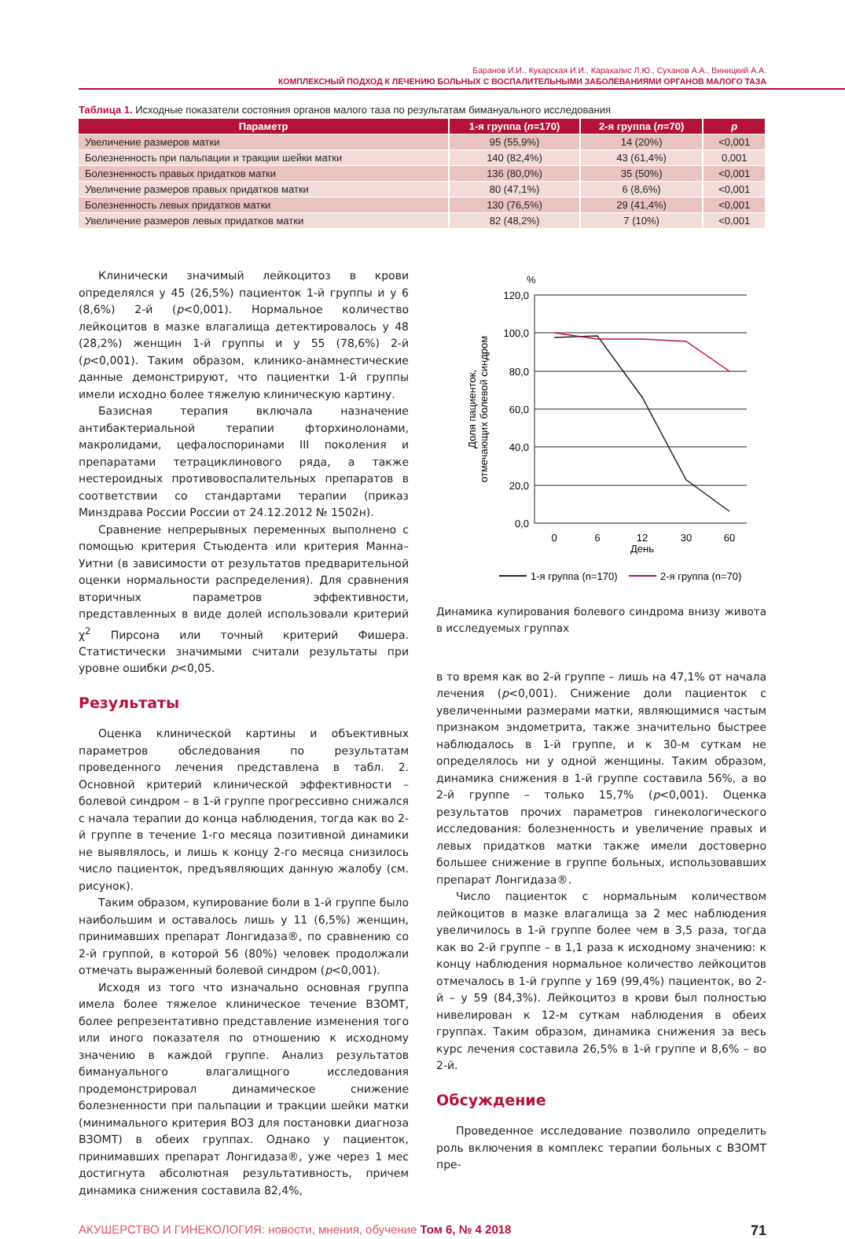Баранов И.И., Кукарская И.И., Карахалис Л.Ю., Суханов А.А., Виницкий А.А.
КОМПЛЕКСНЫЙ ПОДХОД К ЛЕЧЕНИЮ БОЛЬНЫХ С ВОСПАЛИТЕЛЬНЫМИ ЗАБОЛЕВАНИЯМИ ОРГАНОВ МАЛОГО ТАЗА
Таблица 1. Исходные показатели состояния органов малого таза по результатам бимануального исследования
| Параметр | 1-я группа ( n =170) | 2-я группа ( n =70) | p |
| --- | --- | --- | --- |
| Увеличение размеров матки | 95 (55,9%) | 14 (20%) | <0,001 |
| Болезненность при пальпации и тракции шейки матки | 140 (82,4%) | 43 (61,4%) | 0,001 |
| Болезненность правых придатков матки | 136 (80,0%) | 35 (50%) | <0,001 |
| Увеличение размеров правых придатков матки | 80 (47,1%) | 6 (8,6%) | <0,001 |
| Болезненность левых придатков матки | 130 (76,5%) | 29 (41,4%) | <0,001 |
| Увеличение размеров левых придатков матки | 82 (48,2%) | 7 (10%) | <0,001 |
Клинически значимый лейкоцитоз в крови определялся у 45 (26,5%) пациенток 1-й группы и у 6 (8,6%) 2-й (p<0,001). Нормальное количество лейкоцитов в мазке влагалища детектировалось у 48 (28,2%) женщин 1-й группы и у 55 (78,6%) 2-й (p<0,001). Таким образом, клинико-анамнестические данные демонстрируют, что пациентки 1-й группы имели исходно более тяжелую клиническую картину.
Базисная терапия включала назначение антибактериальной терапии фторхинолонами, макролидами, цефалоспоринами III поколения и препаратами тетрациклинового ряда, а также нестероидных противовоспалительных препаратов в соответствии со стандартами терапии (приказ Минздрава России России от 24.12.2012 № 1502н).
Сравнение непрерывных переменных выполнено с помощью критерия Стьюдента или критерия Манна–Уитни (в зависимости от результатов предварительной оценки нормальности распределения). Для сравнения вторичных параметров эффективности, представленных в виде долей использовали критерий χ<sup>2</sup> Пирсона или точный критерий Фишера. Статистически значимыми считали результаты при уровне ошибки p<0,05.
Результаты
Оценка клинической картины и объективных параметров обследования по результатам проведенного лечения представлена в табл. 2. Основной критерий клинической эффективности – болевой синдром – в 1-й группе прогрессивно снижался с начала терапии до конца наблюдения, тогда как во 2-й группе в течение 1-го месяца позитивной динамики не выявлялось, и лишь к концу 2-го месяца снизилось число пациенток, предъявляющих данную жалобу (см. рисунок).
Таким образом, купирование боли в 1-й группе было наибольшим и оставалось лишь у 11 (6,5%) женщин, принимавших препарат Лонгидаза®, по сравнению со 2-й группой, в которой 56 (80%) человек продолжали отмечать выраженный болевой синдром (p<0,001).
Исходя из того что изначально основная группа имела более тяжелое клиническое течение ВЗОМТ, более репрезентативно представление изменения того или иного показателя по отношению к исходному значению в каждой группе. Анализ результатов бимануального влагалищного исследования продемонстрировал динамическое снижение болезненности при пальпации и тракции шейки матки (минимального критерия ВОЗ для постановки диагноза ВЗОМТ) в обеих группах. Однако у пациенток, принимавших препарат Лонгидаза®, уже через 1 мес достигнута абсолютная результативность, причем динамика снижения составила 82,4%,
%
120,0
100,0
80,0
60,0
40,0
20,0
0,0
0
6
12
30
60
День
Доля пациенток,
отмечающих болевой синдром
1-я группа (n=170)
2-я группа (n=70)
Динамика купирования болевого синдрома внизу живота в исследуемых группах
в то время как во 2-й группе – лишь на 47,1% от начала лечения (p<0,001). Снижение доли пациенток с увеличенными размерами матки, являющимися частым признаком эндометрита, также значительно быстрее наблюдалось в 1-й группе, и к 30-м суткам не определялось ни у одной женщины. Таким образом, динамика снижения в 1-й группе составила 56%, а во 2-й группе – только 15,7% (p<0,001). Оценка результатов прочих параметров гинекологического исследования: болезненность и увеличение правых и левых придатков матки также имели достоверно большее снижение в группе больных, использовавших препарат Лонгидаза®.
Число пациенток с нормальным количеством лейкоцитов в мазке влагалища за 2 мес наблюдения увеличилось в 1-й группе более чем в 3,5 раза, тогда как во 2-й группе – в 1,1 раза к исходному значению: к концу наблюдения нормальное количество лейкоцитов отмечалось в 1-й группе у 169 (99,4%) пациенток, во 2-й – у 59 (84,3%). Лейкоцитоз в крови был полностью нивелирован к 12-м суткам наблюдения в обеих группах. Таким образом, динамика снижения за весь курс лечения составила 26,5% в 1-й группе и 8,6% – во 2-й.
Обсуждение
Проведенное исследование позволило определить роль включения в комплекс терапии больных с ВЗОМТ пре-
АКУШЕРСТВО И ГИНЕКОЛОГИЯ: новости, мнения, обучение Том 6, № 4 2018 71